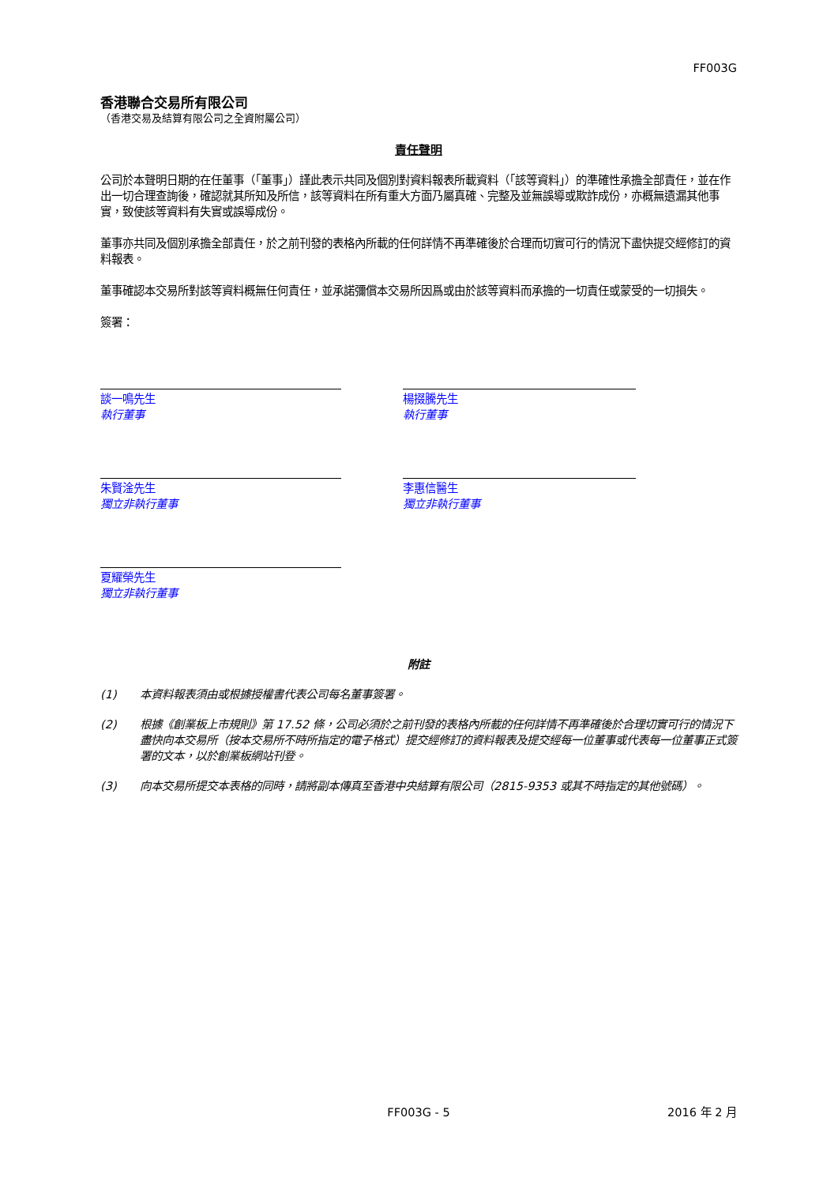FF003G
香港聯合交易所有限公司
（香港交易及結算有限公司之全資附屬公司）
責任聲明
公司於本聲明日期的在任董事（「董事」）謹此表示共同及個別對資料報表所載資料（「該等資料」）的準確性承擔全部責任，並在作出一切合理查詢後，確認就其所知及所信，該等資料在所有重大方面乃屬真確、完整及並無誤導或欺詐成份，亦概無遺漏其他事實，致使該等資料有失實或誤導成份。
董事亦共同及個別承擔全部責任，於之前刊發的表格內所載的任何詳情不再準確後於合理而切實可行的情況下盡快提交經修訂的資料報表。
董事確認本交易所對該等資料概無任何責任，並承諾彌償本交易所因爲或由於該等資料而承擔的一切責任或蒙受的一切損失。
簽署：
談一鳴先生
執行董事
楊掇騰先生
執行董事
朱賢淦先生
獨立非執行董事
李惠信醫生
獨立非執行董事
夏耀榮先生
獨立非執行董事
附註
(1) 本資料報表須由或根據授權書代表公司每名董事簽署。
(2) 根據《創業板上市規則》第 17.52 條，公司必須於之前刊發的表格內所載的任何詳情不再準確後於合理切實可行的情況下盡快向本交易所（按本交易所不時所指定的電子格式）提交經修訂的資料報表及提交經每一位董事或代表每一位董事正式簽署的文本，以於創業板網站刊登。
(3) 向本交易所提交本表格的同時，請將副本傳真至香港中央結算有限公司（2815-9353 或其不時指定的其他號碼）。
FF003G - 5 2016 年 2 月